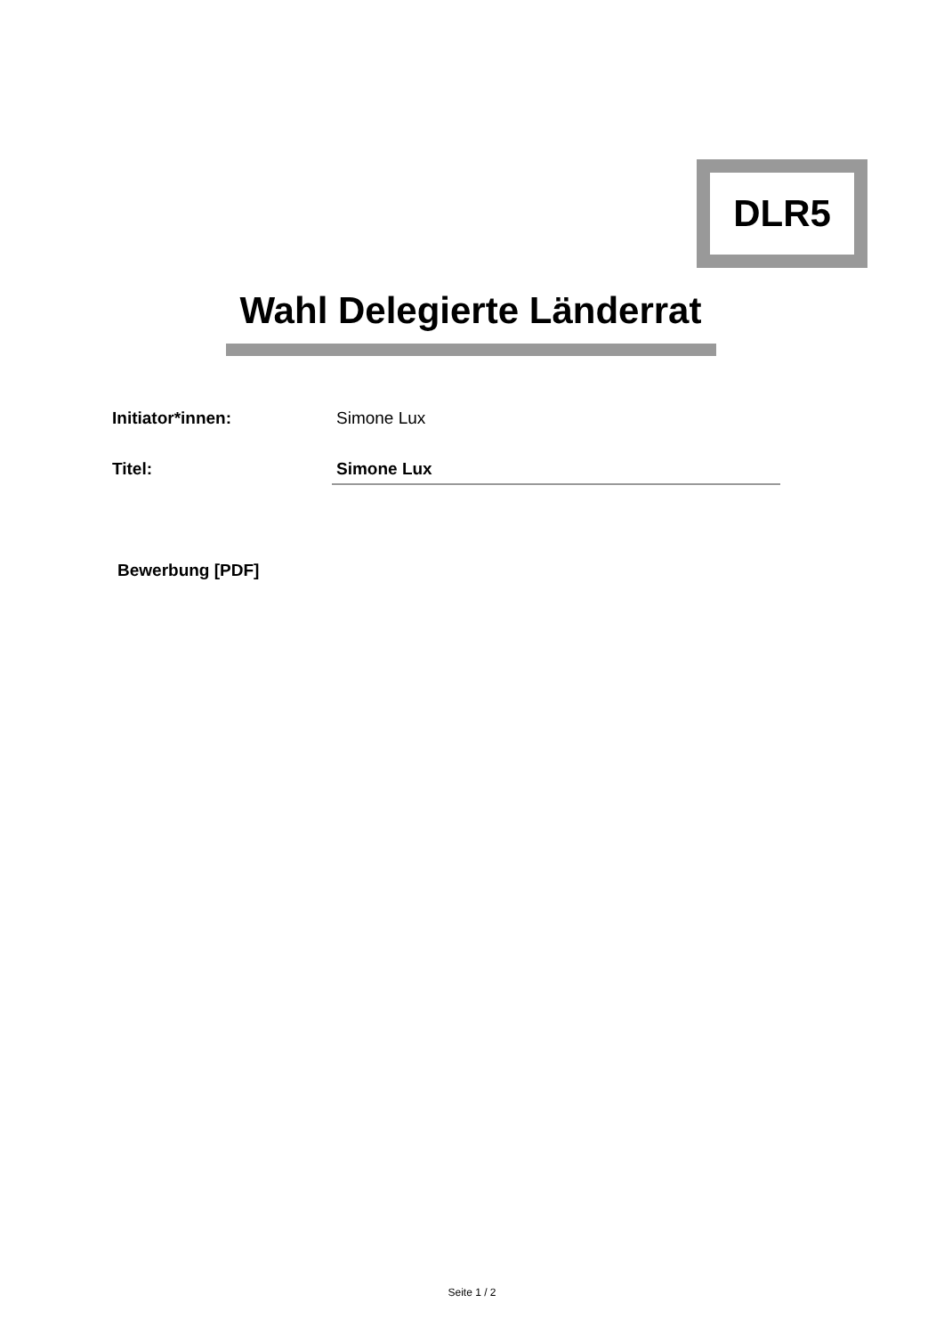DLR5
Wahl Delegierte Länderrat
Initiator*innen: Simone Lux
Titel: Simone Lux
Bewerbung [PDF]
Seite 1 / 2